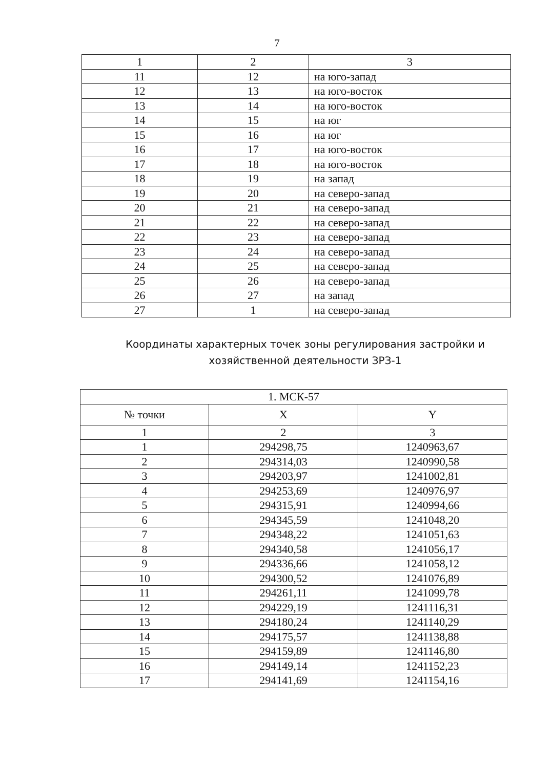7
| 1 | 2 | 3 |
| 11 | 12 | на юго-запад |
| 12 | 13 | на юго-восток |
| 13 | 14 | на юго-восток |
| 14 | 15 | на юг |
| 15 | 16 | на юг |
| 16 | 17 | на юго-восток |
| 17 | 18 | на юго-восток |
| 18 | 19 | на запад |
| 19 | 20 | на северо-запад |
| 20 | 21 | на северо-запад |
| 21 | 22 | на северо-запад |
| 22 | 23 | на северо-запад |
| 23 | 24 | на северо-запад |
| 24 | 25 | на северо-запад |
| 25 | 26 | на северо-запад |
| 26 | 27 | на запад |
| 27 | 1 | на северо-запад |
Координаты характерных точек зоны регулирования застройки и
хозяйственной деятельности ЗРЗ-1
| 1. МСК-57 | | |
| --- | --- | --- |
| № точки | X | Y |
| 1 | 2 | 3 |
| 1 | 294298,75 | 1240963,67 |
| 2 | 294314,03 | 1240990,58 |
| 3 | 294203,97 | 1241002,81 |
| 4 | 294253,69 | 1240976,97 |
| 5 | 294315,91 | 1240994,66 |
| 6 | 294345,59 | 1241048,20 |
| 7 | 294348,22 | 1241051,63 |
| 8 | 294340,58 | 1241056,17 |
| 9 | 294336,66 | 1241058,12 |
| 10 | 294300,52 | 1241076,89 |
| 11 | 294261,11 | 1241099,78 |
| 12 | 294229,19 | 1241116,31 |
| 13 | 294180,24 | 1241140,29 |
| 14 | 294175,57 | 1241138,88 |
| 15 | 294159,89 | 1241146,80 |
| 16 | 294149,14 | 1241152,23 |
| 17 | 294141,69 | 1241154,16 |